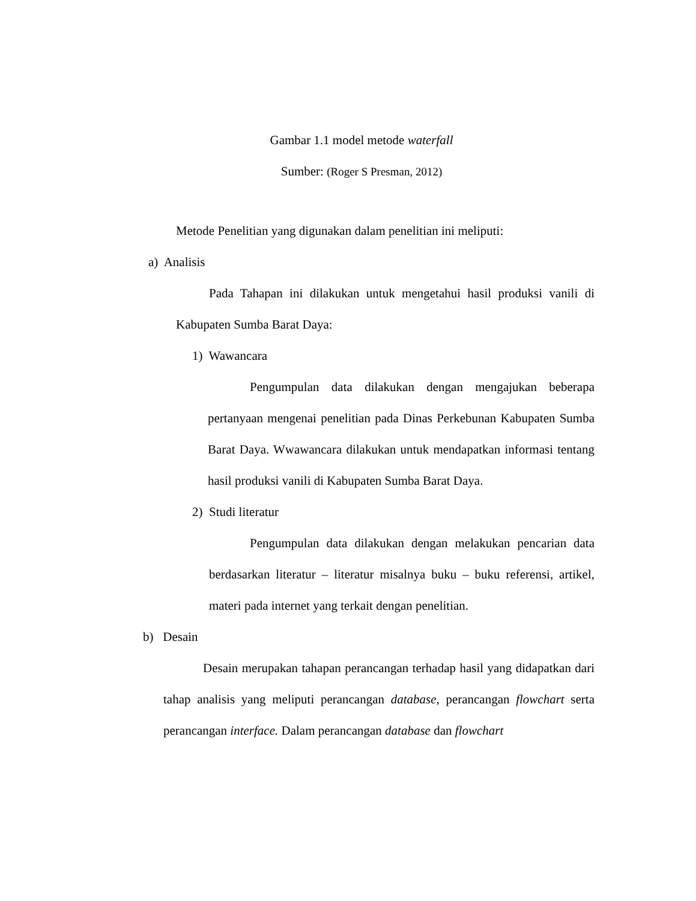Gambar 1.1 model metode waterfall
Sumber: (Roger S Presman, 2012)
Metode Penelitian yang digunakan dalam penelitian ini meliputi:
a) Analisis
Pada Tahapan ini dilakukan untuk mengetahui hasil produksi vanili di Kabupaten Sumba Barat Daya:
1) Wawancara
Pengumpulan data dilakukan dengan mengajukan beberapa pertanyaan mengenai penelitian pada Dinas Perkebunan Kabupaten Sumba Barat Daya. Wwawancara dilakukan untuk mendapatkan informasi tentang hasil produksi vanili di Kabupaten Sumba Barat Daya.
2) Studi literatur
Pengumpulan data dilakukan dengan melakukan pencarian data berdasarkan literatur – literatur misalnya buku – buku referensi, artikel, materi pada internet yang terkait dengan penelitian.
b) Desain
Desain merupakan tahapan perancangan terhadap hasil yang didapatkan dari tahap analisis yang meliputi perancangan database, perancangan flowchart serta perancangan interface. Dalam perancangan database dan flowchart